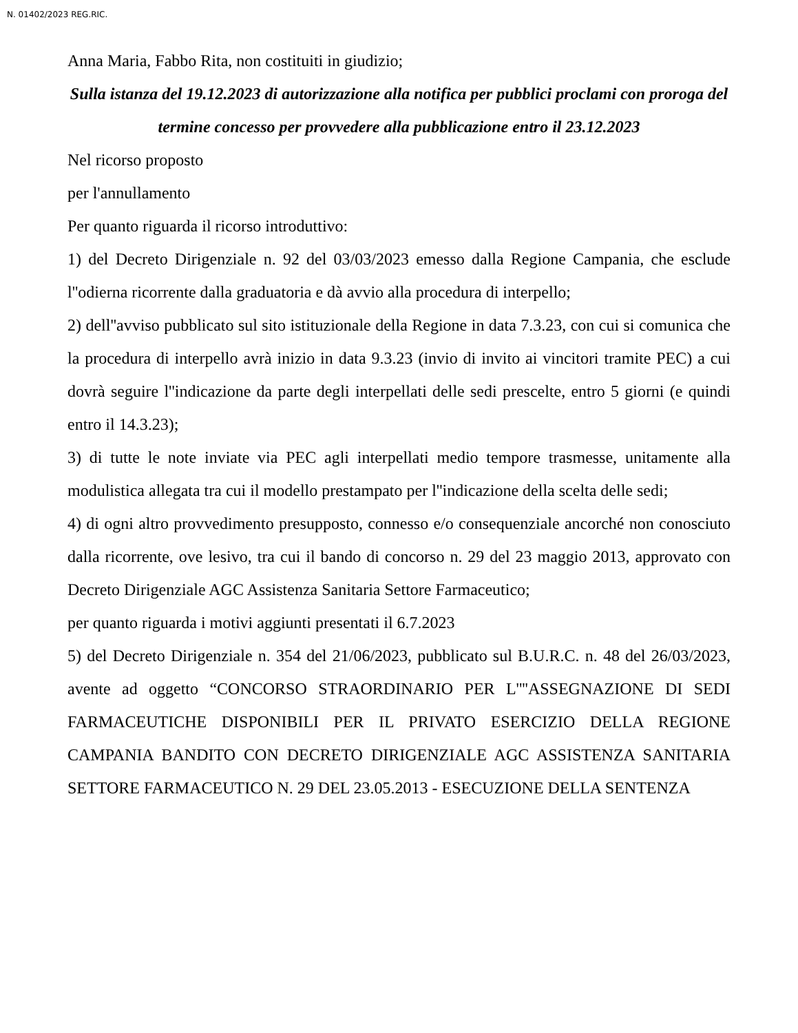N. 01402/2023 REG.RIC.
Anna Maria, Fabbo Rita, non costituiti in giudizio;
Sulla istanza del 19.12.2023 di autorizzazione alla notifica per pubblici proclami con proroga del termine concesso per provvedere alla pubblicazione entro il 23.12.2023
Nel ricorso proposto
per l'annullamento
Per quanto riguarda il ricorso introduttivo:
1) del Decreto Dirigenziale n. 92 del 03/03/2023 emesso dalla Regione Campania, che esclude l''odierna ricorrente dalla graduatoria e dà avvio alla procedura di interpello;
2) dell''avviso pubblicato sul sito istituzionale della Regione in data 7.3.23, con cui si comunica che la procedura di interpello avrà inizio in data 9.3.23 (invio di invito ai vincitori tramite PEC) a cui dovrà seguire l''indicazione da parte degli interpellati delle sedi prescelte, entro 5 giorni (e quindi entro il 14.3.23);
3) di tutte le note inviate via PEC agli interpellati medio tempore trasmesse, unitamente alla modulistica allegata tra cui il modello prestampato per l''indicazione della scelta delle sedi;
4) di ogni altro provvedimento presupposto, connesso e/o consequenziale ancorché non conosciuto dalla ricorrente, ove lesivo, tra cui il bando di concorso n. 29 del 23 maggio 2013, approvato con Decreto Dirigenziale AGC Assistenza Sanitaria Settore Farmaceutico;
per quanto riguarda i motivi aggiunti presentati il 6.7.2023
5) del Decreto Dirigenziale n. 354 del 21/06/2023, pubblicato sul B.U.R.C. n. 48 del 26/03/2023, avente ad oggetto “CONCORSO STRAORDINARIO PER L''''ASSEGNAZIONE DI SEDI FARMACEUTICHE DISPONIBILI PER IL PRIVATO ESERCIZIO DELLA REGIONE CAMPANIA BANDITO CON DECRETO DIRIGENZIALE AGC ASSISTENZA SANITARIA SETTORE FARMACEUTICO N. 29 DEL 23.05.2013 - ESECUZIONE DELLA SENTENZA